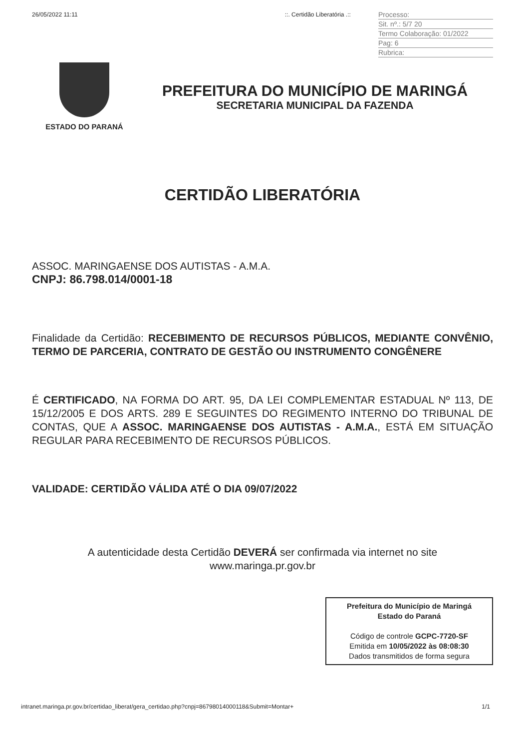26/05/2022 11:11::. Certidão Liberatória .::
Processo:
Sit. nº.: 5/7 20
Termo Colaboração: 01/2022
Pag: 6
Rubrica:
ESTADO DO PARANÁ
PREFEITURA DO MUNICÍPIO DE MARINGÁ
SECRETARIA MUNICIPAL DA FAZENDA
CERTIDÃO LIBERATÓRIA
ASSOC. MARINGAENSE DOS AUTISTAS - A.M.A.
CNPJ: 86.798.014/0001-18
Finalidade da Certidão: RECEBIMENTO DE RECURSOS PÚBLICOS, MEDIANTE CONVÊNIO, TERMO DE PARCERIA, CONTRATO DE GESTÃO OU INSTRUMENTO CONGÊNERE
É CERTIFICADO, NA FORMA DO ART. 95, DA LEI COMPLEMENTAR ESTADUAL Nº 113, DE 15/12/2005 E DOS ARTS. 289 E SEGUINTES DO REGIMENTO INTERNO DO TRIBUNAL DE CONTAS, QUE A ASSOC. MARINGAENSE DOS AUTISTAS - A.M.A., ESTÁ EM SITUAÇÃO REGULAR PARA RECEBIMENTO DE RECURSOS PÚBLICOS.
VALIDADE: CERTIDÃO VÁLIDA ATÉ O DIA 09/07/2022
A autenticidade desta Certidão DEVERÁ ser confirmada via internet no site
www.maringa.pr.gov.br
Prefeitura do Município de Maringá
Estado do Paraná
Código de controle GCPC-7720-SF
Emitida em 10/05/2022 às 08:08:30
Dados transmitidos de forma segura
intranet.maringa.pr.gov.br/certidao_liberat/gera_certidao.php?cnpj=86798014000118&Submit=Montar+ 1/1